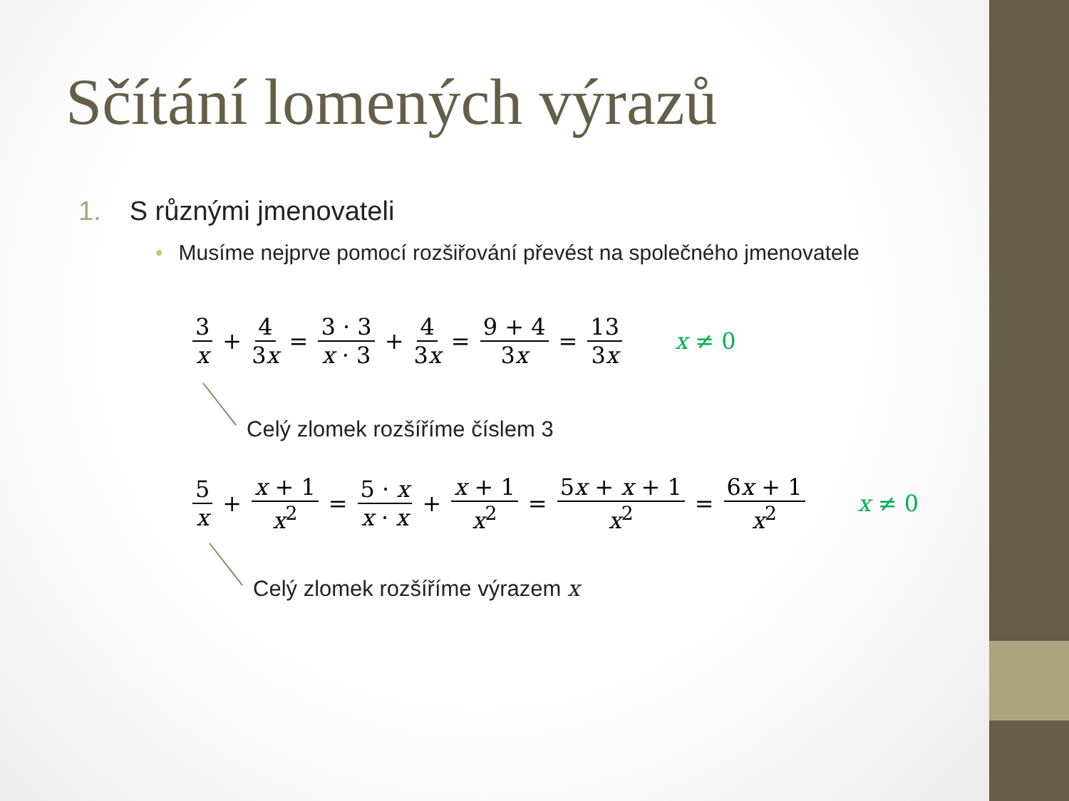Sčítání lomených výrazů
1. S různými jmenovateli
• Musíme nejprve pomocí rozšiřování převést na společného jmenovatele
3 x + 4 3x = 3 · 3 x · 3 + 4 3x = 9 + 4 3x = 13 3x x ≠ 0
Celý zlomek rozšíříme číslem 3
5 x + x + 1 x<sup>2</sup> = 5 · x x · x + x + 1 x<sup>2</sup> = 5x + x + 1 x<sup>2</sup> = 6x + 1 x<sup>2</sup> x ≠ 0
Celý zlomek rozšíříme výrazem x